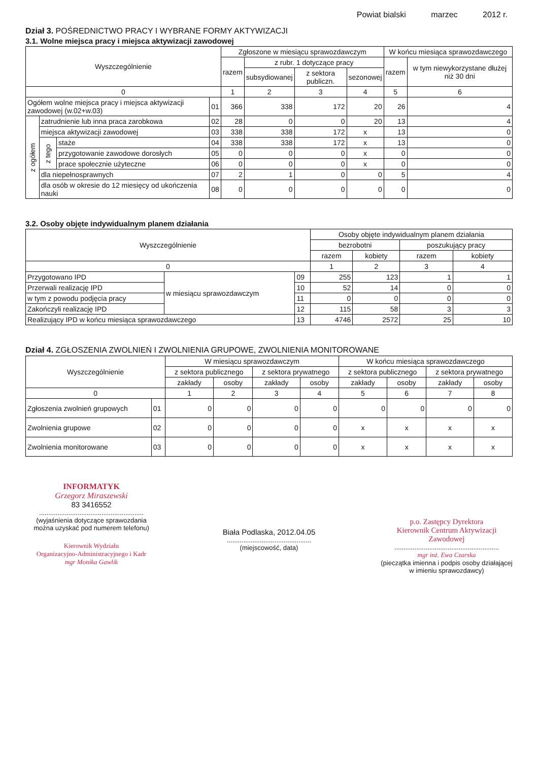Powiat bialski marzec 2012 r.
Dział 3. POŚREDNICTWO PRACY I WYBRANE FORMY AKTYWIZACJI
3.1. Wolne miejsca pracy i miejsca aktywizacji zawodowej
| Wyszczególnienie | | | | Zgłoszone w miesiącu sprawozdawczym | | | | W końcu miesiąca sprawozdawczego | |
| --- | --- | --- | --- | --- | --- | --- | --- | --- | --- |
| | | | | razem | z rubr. 1 dotyczące pracy | | | razem | w tym niewykorzystane dłużej niż 30 dni |
| | | | | | subsydiowanej | z sektora publiczn. | sezonowej | | |
| 0 | | | | 1 | 2 | 3 | 4 | 5 | 6 |
| Ogółem wolne miejsca pracy i miejsca aktywizacji zawodowej (w.02+w.03) | | | 01 | 366 | 338 | 172 | 20 | 26 | 4 |
| z ogółem | zatrudnienie lub inna praca zarobkowa | | 02 | 28 | 0 | 0 | 20 | 13 | 4 |
| | miejsca aktywizacji zawodowej | | 03 | 338 | 338 | 172 | x | 13 | 0 |
| | z tego | staże | 04 | 338 | 338 | 172 | x | 13 | 0 |
| | | przygotowanie zawodowe dorosłych | 05 | 0 | 0 | 0 | x | 0 | 0 |
| | | prace społecznie użyteczne | 06 | 0 | 0 | 0 | x | 0 | 0 |
| | dla niepełnosprawnych | | 07 | 2 | 1 | 0 | 0 | 5 | 4 |
| | dla osób w okresie do 12 miesięcy od ukończenia nauki | | 08 | 0 | 0 | 0 | 0 | 0 | 0 |
3.2. Osoby objęte indywidualnym planem działania
| Wyszczególnienie | | | Osoby objęte indywidualnym planem działania | | | |
| --- | --- | --- | --- | --- | --- | --- |
| | | | bezrobotni | | poszukujący pracy | |
| | | | razem | kobiety | razem | kobiety |
| 0 | | | 1 | 2 | 3 | 4 |
| Przygotowano IPD | w miesiącu sprawozdawczym | 09 | 255 | 123 | 1 | 1 |
| Przerwali realizację IPD | | 10 | 52 | 14 | 0 | 0 |
| w tym z powodu podjęcia pracy | | 11 | 0 | 0 | 0 | 0 |
| Zakończyli realizację IPD | | 12 | 115 | 58 | 3 | 3 |
| Realizujący IPD w końcu miesiąca sprawozdawczego | | 13 | 4746 | 2572 | 25 | 10 |
Dział 4. ZGŁOSZENIA ZWOLNIEŃ I ZWOLNIENIA GRUPOWE, ZWOLNIENIA MONITOROWANE
| Wyszczególnienie | | W miesiącu sprawozdawczym | | | | W końcu miesiąca sprawozdawczego | | | |
| --- | --- | --- | --- | --- | --- | --- | --- | --- | --- |
| | | z sektora publicznego | | z sektora prywatnego | | z sektora publicznego | | z sektora prywatnego | |
| | | zakłady | osoby | zakłady | osoby | zakłady | osoby | zakłady | osoby |
| 0 | | 1 | 2 | 3 | 4 | 5 | 6 | 7 | 8 |
| Zgłoszenia zwolnień grupowych | 01 | 0 | 0 | 0 | 0 | 0 | 0 | 0 | 0 |
| Zwolnienia grupowe | 02 | 0 | 0 | 0 | 0 | x | x | x | x |
| Zwolnienia monitorowane | 03 | 0 | 0 | 0 | 0 | x | x | x | x |
INFORMATYK
Grzegorz Miraszewski
83 3416552
.........................................................
(wyjaśnienia dotyczące sprawozdania można uzyskać pod numerem telefonu)
Kierownik Wydziału
Organizacyjno-Administracyjnego i Kadr
mgr Monika Gawlik
Biała Podlaska, 2012.04.05
..............................................
(miejscowość, data)
p.o. Zastępcy Dyrektora
Kierownik Centrum Aktywizacji Zawodowej
.........................................................
mgr inż. Ewa Czarska
(pieczątka imienna i podpis osoby działającej w imieniu sprawozdawcy)